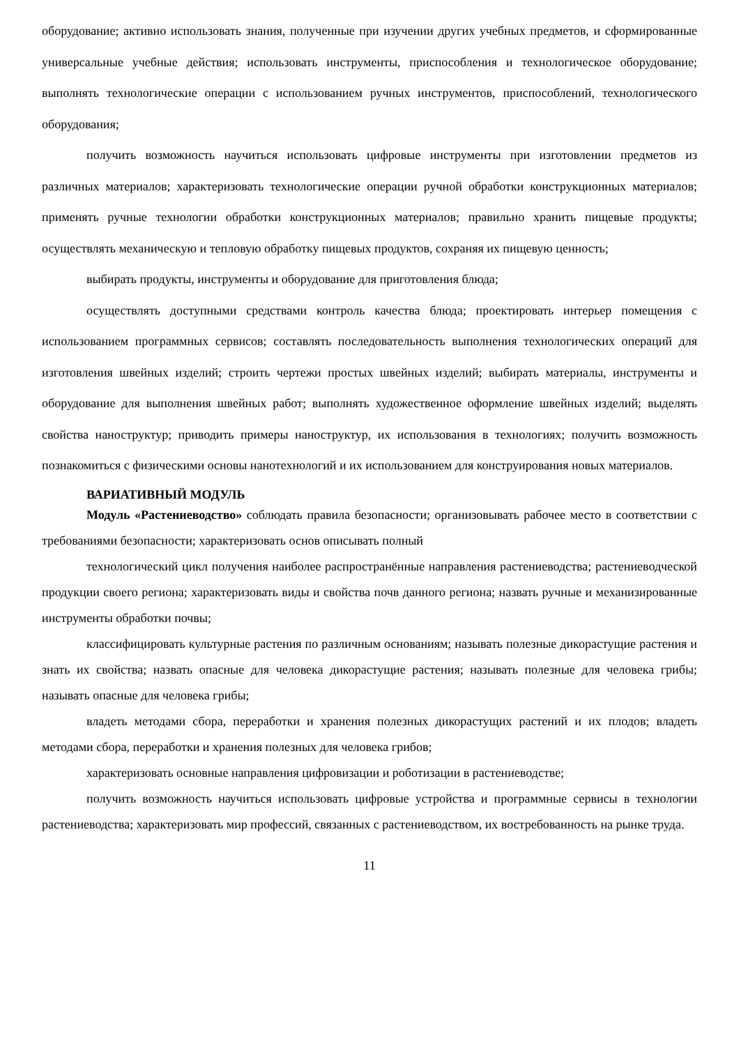оборудование; активно использовать знания, полученные при изучении других учебных предметов, и сформированные универсальные учебные действия; использовать инструменты, приспособления и технологическое оборудование; выполнять технологические операции с использованием ручных инструментов, приспособлений, технологического оборудования;
получить возможность научиться использовать цифровые инструменты при изготовлении предметов из различных материалов; характеризовать технологические операции ручной обработки конструкционных материалов; применять ручные технологии обработки конструкционных материалов; правильно хранить пищевые продукты; осуществлять механическую и тепловую обработку пищевых продуктов, сохраняя их пищевую ценность;
выбирать продукты, инструменты и оборудование для приготовления блюда;
осуществлять доступными средствами контроль качества блюда; проектировать интерьер помещения с использованием программных сервисов; составлять последовательность выполнения технологических операций для изготовления швейных изделий; строить чертежи простых швейных изделий; выбирать материалы, инструменты и оборудование для выполнения швейных работ; выполнять художественное оформление швейных изделий; выделять свойства наноструктур; приводить примеры наноструктур, их использования в технологиях; получить возможность познакомиться с физическими основы нанотехнологий и их использованием для конструирования новых материалов.
ВАРИАТИВНЫЙ МОДУЛЬ
Модуль «Растениеводство» соблюдать правила безопасности; организовывать рабочее место в соответствии с требованиями безопасности; характеризовать основ описывать полный
технологический цикл получения наиболее распространённые направления растениеводства; растениеводческой продукции своего региона; характеризовать виды и свойства почв данного региона; назвать ручные и механизированные инструменты обработки почвы;
классифицировать культурные растения по различным основаниям; называть полезные дикорастущие растения и знать их свойства; назвать опасные для человека дикорастущие растения; называть полезные для человека грибы; называть опасные для человека грибы;
владеть методами сбора, переработки и хранения полезных дикорастущих растений и их плодов; владеть методами сбора, переработки и хранения полезных для человека грибов;
характеризовать основные направления цифровизации и роботизации в растениеводстве;
получить возможность научиться использовать цифровые устройства и программные сервисы в технологии растениеводства; характеризовать мир профессий, связанных с растениеводством, их востребованность на рынке труда.
11